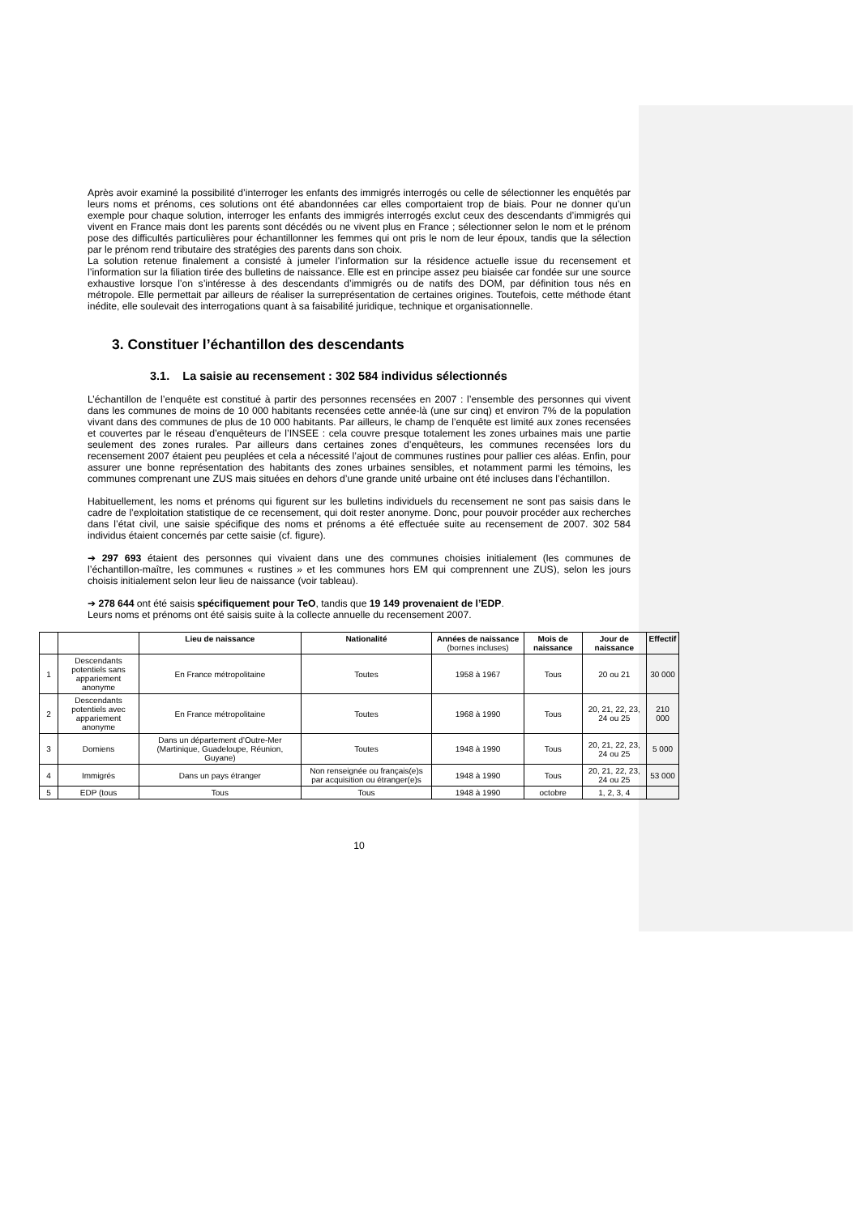Après avoir examiné la possibilité d’interroger les enfants des immigrés interrogés ou celle de sélectionner les enquêtés par leurs noms et prénoms, ces solutions ont été abandonnées car elles comportaient trop de biais. Pour ne donner qu’un exemple pour chaque solution, interroger les enfants des immigrés interrogés exclut ceux des descendants d’immigrés qui vivent en France mais dont les parents sont décédés ou ne vivent plus en France ; sélectionner selon le nom et le prénom pose des difficultés particulières pour échantillonner les femmes qui ont pris le nom de leur époux, tandis que la sélection par le prénom rend tributaire des stratégies des parents dans son choix.
La solution retenue finalement a consisté à jumeler l’information sur la résidence actuelle issue du recensement et l’information sur la filiation tirée des bulletins de naissance. Elle est en principe assez peu biaisée car fondée sur une source exhaustive lorsque l’on s’intéresse à des descendants d’immigrés ou de natifs des DOM, par définition tous nés en métropole. Elle permettait par ailleurs de réaliser la surreprésentation de certaines origines. Toutefois, cette méthode étant inédite, elle soulevait des interrogations quant à sa faisabilité juridique, technique et organisationnelle.
3. Constituer l’échantillon des descendants
3.1. La saisie au recensement : 302 584 individus sélectionnés
L’échantillon de l’enquête est constitué à partir des personnes recensées en 2007 : l’ensemble des personnes qui vivent dans les communes de moins de 10 000 habitants recensées cette année-là (une sur cinq) et environ 7% de la population vivant dans des communes de plus de 10 000 habitants. Par ailleurs, le champ de l’enquête est limité aux zones recensées et couvertes par le réseau d’enquêteurs de l’INSEE : cela couvre presque totalement les zones urbaines mais une partie seulement des zones rurales. Par ailleurs dans certaines zones d’enquêteurs, les communes recensées lors du recensement 2007 étaient peu peuplées et cela a nécessité l’ajout de communes rustines pour pallier ces aléas. Enfin, pour assurer une bonne représentation des habitants des zones urbaines sensibles, et notamment parmi les témoins, les communes comprenant une ZUS mais situées en dehors d’une grande unité urbaine ont été incluses dans l’échantillon.
Habituellement, les noms et prénoms qui figurent sur les bulletins individuels du recensement ne sont pas saisis dans le cadre de l’exploitation statistique de ce recensement, qui doit rester anonyme. Donc, pour pouvoir procéder aux recherches dans l’état civil, une saisie spécifique des noms et prénoms a été effectuée suite au recensement de 2007. 302 584 individus étaient concernés par cette saisie (cf. figure).
➔ 297 693 étaient des personnes qui vivaient dans une des communes choisies initialement (les communes de l’échantillon-maître, les communes « rustines » et les communes hors EM qui comprennent une ZUS), selon les jours choisis initialement selon leur lieu de naissance (voir tableau).
➔ 278 644 ont été saisis spécifiquement pour TeO, tandis que 19 149 provenaient de l’EDP.
Leurs noms et prénoms ont été saisis suite à la collecte annuelle du recensement 2007.
| | | Lieu de naissance | Nationalité | Années de naissance (bornes incluses) | Mois de naissance | Jour de naissance | Effectif |
| --- | --- | --- | --- | --- | --- | --- | --- |
| 1 | Descendants potentiels sans appariement anonyme | En France métropolitaine | Toutes | 1958 à 1967 | Tous | 20 ou 21 | 30 000 |
| 2 | Descendants potentiels avec appariement anonyme | En France métropolitaine | Toutes | 1968 à 1990 | Tous | 20, 21, 22, 23, 24 ou 25 | 210 000 |
| 3 | Domiens | Dans un département d’Outre-Mer (Martinique, Guadeloupe, Réunion, Guyane) | Toutes | 1948 à 1990 | Tous | 20, 21, 22, 23, 24 ou 25 | 5 000 |
| 4 | Immigrés | Dans un pays étranger | Non renseignée ou français(e)s par acquisition ou étranger(e)s | 1948 à 1990 | Tous | 20, 21, 22, 23, 24 ou 25 | 53 000 |
| 5 | EDP (tous | Tous | Tous | 1948 à 1990 | octobre | 1, 2, 3, 4 | |
10